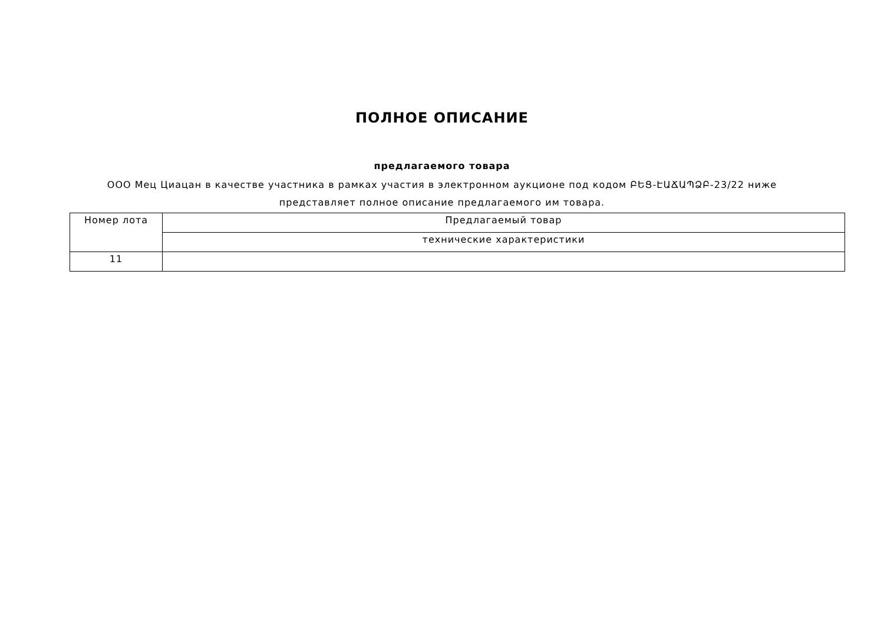ПОЛНОЕ ОПИСАНИЕ
предлагаемого товара
ООО Мец Циацан в качестве участника в рамках участия в электронном аукционе под кодом ԲԵՑ-ԷԱՃԱՊՁԲ-23/22 ниже представляет полное описание предлагаемого им товара.
| Номер лота | Предлагаемый товар |
| --- | --- |
| | технические характеристики |
| 11 | |